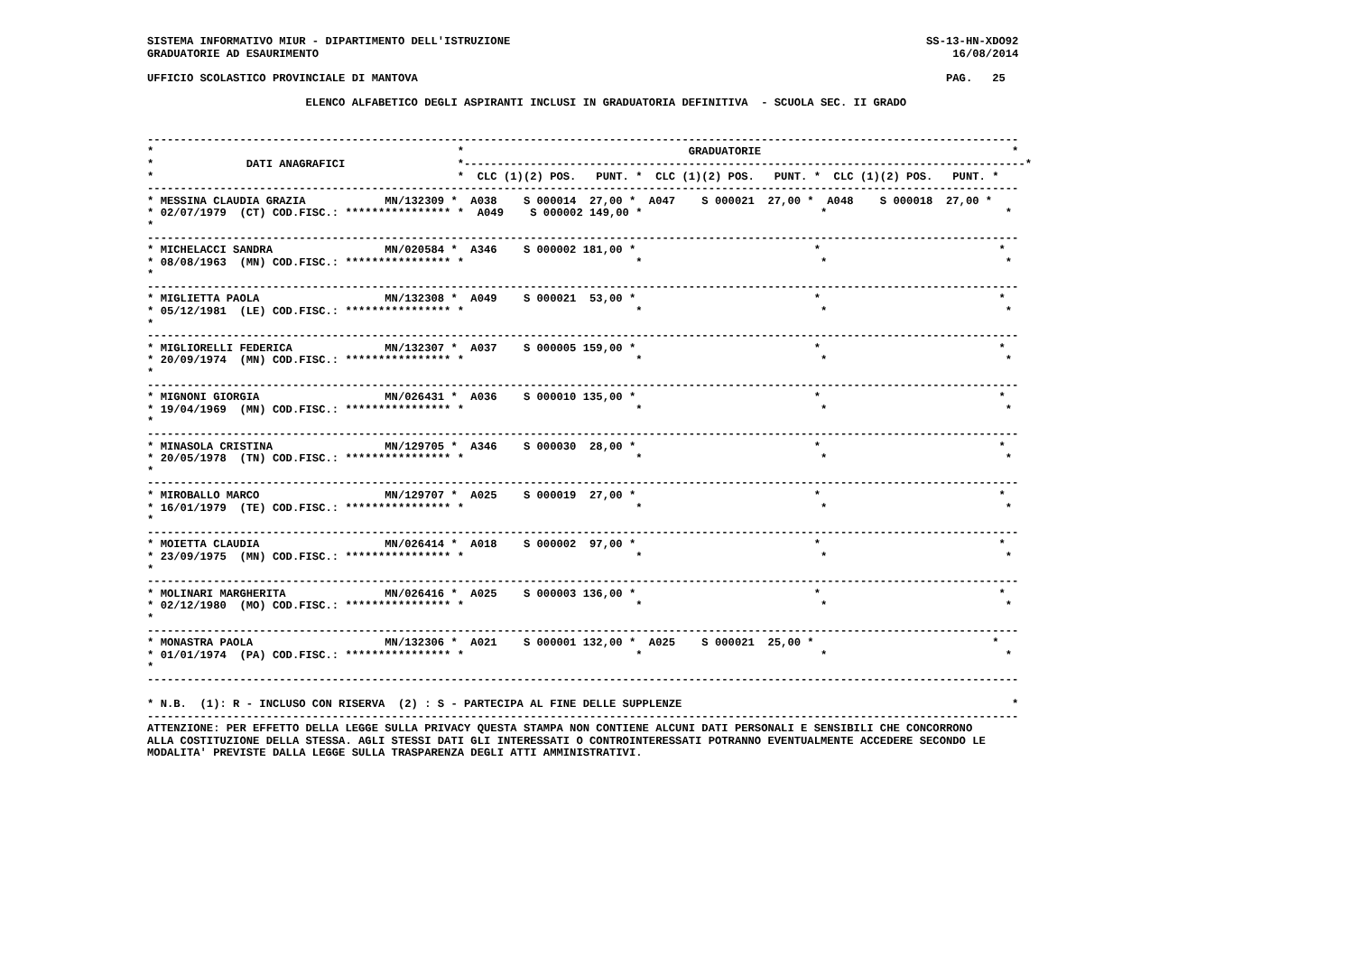SISTEMA INFORMATIVO MIUR - DIPARTIMENTO DELL'ISTRUZIONE                                                               SS-13-HN-XDO92
GRADUATORIE AD ESAURIMENTO                                                                                                16/08/2014

UFFICIO SCOLASTICO PROVINCIALE DI MANTOVA                                                                                PAG.   25

                        ELENCO ALFABETICO DEGLI ASPIRANTI INCLUSI IN GRADUATORIA DEFINITIVA  - SCUOLA SEC. II GRADO


------------------------------------------------------------------------------------------------------------------------------------
*                                              *                                  GRADUATORIE                                      *
*              DATI ANAGRAFICI                 *-------------------------------------------------------------------------------------*
*                                              *  CLC (1)(2) POS.   PUNT. *  CLC (1)(2) POS.   PUNT. *  CLC (1)(2) POS.   PUNT. *
------------------------------------------------------------------------------------------------------------------------------------
* MESSINA CLAUDIA GRAZIA            MN/132309 *  A038    S 000014  27,00 *  A047    S 000021  27,00 *  A048    S 000018  27,00 *
* 02/07/1979  (CT) COD.FISC.: **************** *  A049    S 000002 149,00 *                           *                           *
*
------------------------------------------------------------------------------------------------------------------------------------
* MICHELACCI SANDRA                 MN/020584 *  A346    S 000002 181,00 *                           *                           *
* 08/08/1963  (MN) COD.FISC.: **************** *                          *                           *                           *
*
------------------------------------------------------------------------------------------------------------------------------------
* MIGLIETTA PAOLA                   MN/132308 *  A049    S 000021  53,00 *                           *                           *
* 05/12/1981  (LE) COD.FISC.: **************** *                          *                           *                           *
*
------------------------------------------------------------------------------------------------------------------------------------
* MIGLIORELLI FEDERICA              MN/132307 *  A037    S 000005 159,00 *                           *                           *
* 20/09/1974  (MN) COD.FISC.: **************** *                          *                           *                           *
*
------------------------------------------------------------------------------------------------------------------------------------
* MIGNONI GIORGIA                   MN/026431 *  A036    S 000010 135,00 *                           *                           *
* 19/04/1969  (MN) COD.FISC.: **************** *                          *                           *                           *
*
------------------------------------------------------------------------------------------------------------------------------------
* MINASOLA CRISTINA                 MN/129705 *  A346    S 000030  28,00 *                           *                           *
* 20/05/1978  (TN) COD.FISC.: **************** *                          *                           *                           *
*
------------------------------------------------------------------------------------------------------------------------------------
* MIROBALLO MARCO                   MN/129707 *  A025    S 000019  27,00 *                           *                           *
* 16/01/1979  (TE) COD.FISC.: **************** *                          *                           *                           *
*
------------------------------------------------------------------------------------------------------------------------------------
* MOIETTA CLAUDIA                   MN/026414 *  A018    S 000002  97,00 *                           *                           *
* 23/09/1975  (MN) COD.FISC.: **************** *                          *                           *                           *
*
------------------------------------------------------------------------------------------------------------------------------------
* MOLINARI MARGHERITA               MN/026416 *  A025    S 000003 136,00 *                           *                           *
* 02/12/1980  (MO) COD.FISC.: **************** *                          *                           *                           *
*
------------------------------------------------------------------------------------------------------------------------------------
* MONASTRA PAOLA                    MN/132306 *  A021    S 000001 132,00 *  A025    S 000021  25,00 *                           *
* 01/01/1974  (PA) COD.FISC.: **************** *                          *                           *                           *
*
------------------------------------------------------------------------------------------------------------------------------------

* N.B.  (1): R - INCLUSO CON RISERVA  (2) : S - PARTECIPA AL FINE DELLE SUPPLENZE                                                  *
------------------------------------------------------------------------------------------------------------------------------------
ATTENZIONE: PER EFFETTO DELLA LEGGE SULLA PRIVACY QUESTA STAMPA NON CONTIENE ALCUNI DATI PERSONALI E SENSIBILI CHE CONCORRONO
ALLA COSTITUZIONE DELLA STESSA. AGLI STESSI DATI GLI INTERESSATI O CONTROINTERESSATI POTRANNO EVENTUALMENTE ACCEDERE SECONDO LE
MODALITA' PREVISTE DALLA LEGGE SULLA TRASPARENZA DEGLI ATTI AMMINISTRATIVI.